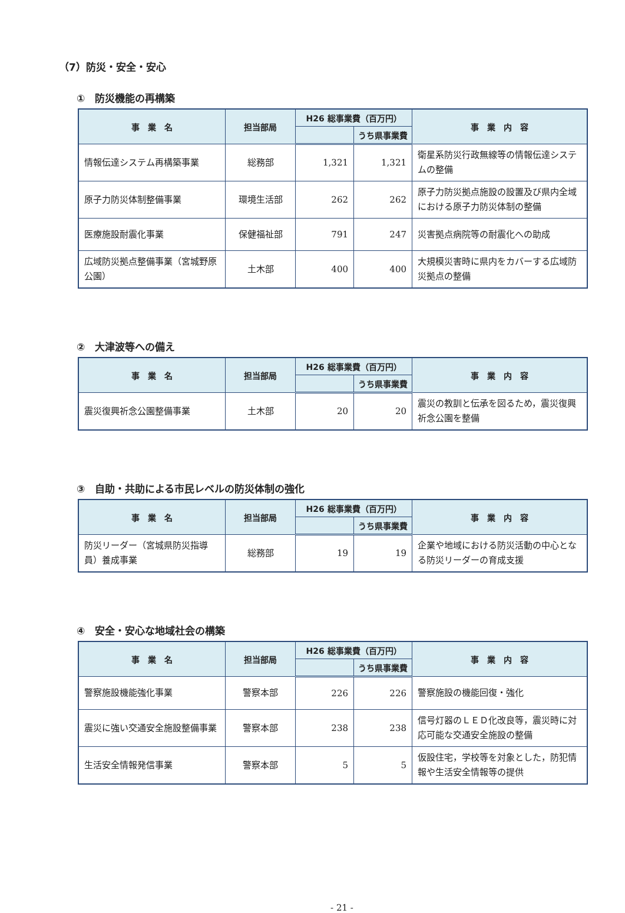（7）防災・安全・安心
①　防災機能の再構築
| 事 業 名 | 担当部局 | H26 総事業費（百万円） | | 事 業 内 容 |
| --- | --- | --- | --- | --- |
| | | | うち県事業費 | |
| 情報伝達システム再構築事業 | 総務部 | 1,321 | 1,321 | 衛星系防災行政無線等の情報伝達システムの整備 |
| 原子力防災体制整備事業 | 環境生活部 | 262 | 262 | 原子力防災拠点施設の設置及び県内全域における原子力防災体制の整備 |
| 医療施設耐震化事業 | 保健福祉部 | 791 | 247 | 災害拠点病院等の耐震化への助成 |
| 広域防災拠点整備事業（宮城野原公園） | 土木部 | 400 | 400 | 大規模災害時に県内をカバーする広域防災拠点の整備 |
②　大津波等への備え
| 事 業 名 | 担当部局 | H26 総事業費（百万円） | | 事 業 内 容 |
| --- | --- | --- | --- | --- |
| | | | うち県事業費 | |
| 震災復興祈念公園整備事業 | 土木部 | 20 | 20 | 震災の教訓と伝承を図るため，震災復興祈念公園を整備 |
③　自助・共助による市民レベルの防災体制の強化
| 事 業 名 | 担当部局 | H26 総事業費（百万円） | | 事 業 内 容 |
| --- | --- | --- | --- | --- |
| | | | うち県事業費 | |
| 防災リーダー（宮城県防災指導員）養成事業 | 総務部 | 19 | 19 | 企業や地域における防災活動の中心となる防災リーダーの育成支援 |
④　安全・安心な地域社会の構築
| 事 業 名 | 担当部局 | H26 総事業費（百万円） | | 事 業 内 容 |
| --- | --- | --- | --- | --- |
| | | | うち県事業費 | |
| 警察施設機能強化事業 | 警察本部 | 226 | 226 | 警察施設の機能回復・強化 |
| 震災に強い交通安全施設整備事業 | 警察本部 | 238 | 238 | 信号灯器のＬＥＤ化改良等，震災時に対応可能な交通安全施設の整備 |
| 生活安全情報発信事業 | 警察本部 | 5 | 5 | 仮設住宅，学校等を対象とした，防犯情報や生活安全情報等の提供 |
- 21 -